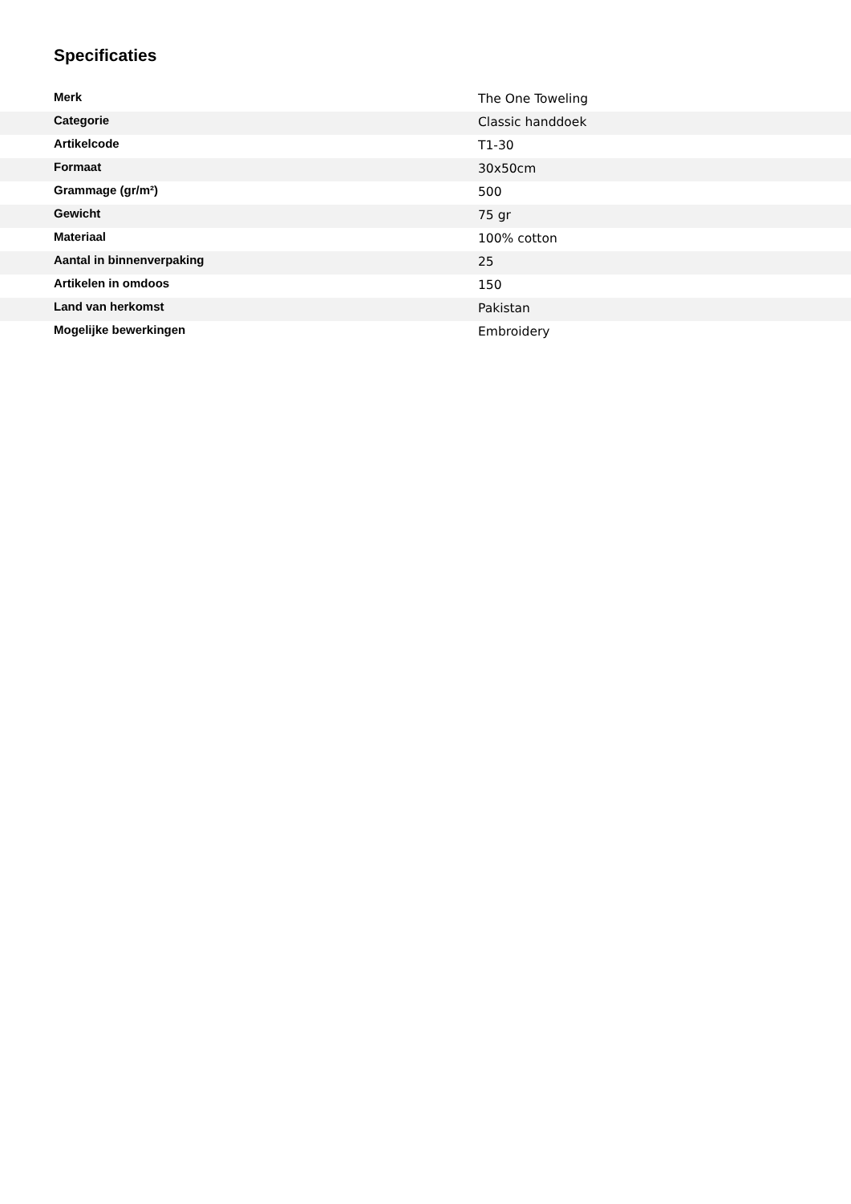Specificaties
| Merk | The One Toweling |
| Categorie | Classic handdoek |
| Artikelcode | T1-30 |
| Formaat | 30x50cm |
| Grammage (gr/m²) | 500 |
| Gewicht | 75 gr |
| Materiaal | 100% cotton |
| Aantal in binnenverpaking | 25 |
| Artikelen in omdoos | 150 |
| Land van herkomst | Pakistan |
| Mogelijke bewerkingen | Embroidery |